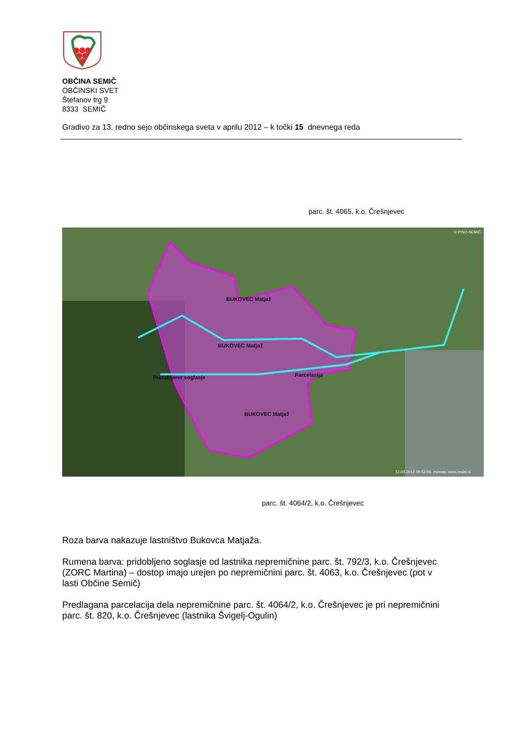OBČINA SEMIČ
OBČINSKI SVET
Štefanov trg 9
8333 SEMIČ
Gradivo za 13. redno sejo občinskega sveta v aprilu 2012 – k točki 15 dnevnega reda
parc. št. 4065, k.o. Črešnjevec
© PISO-SEMIČ
12.03.2012 09:52:09, ewmap, www.realis.si
BUKOVEC Matjaž
BUKOVEC Matjaž
BUKOVEC Matjaž
Pridobljeno soglasje
Parcelacija
parc. št. 4064/2, k.o. Črešnjevec
Roza barva nakazuje lastništvo Bukovca Matjaža.
Rumena barva: pridobljeno soglasje od lastnika nepremičnine parc. št. 792/3, k.o. Črešnjevec (ZORC Martina) – dostop imajo urejen po nepremičnini parc. št. 4063, k.o. Črešnjevec (pot v lasti Občine Semič)
Predlagana parcelacija dela nepremičnine parc. št. 4064/2, k.o. Črešnjevec je pri nepremičnini parc. št. 820, k.o. Črešnjevec (lastnika Švigelj-Ogulin)